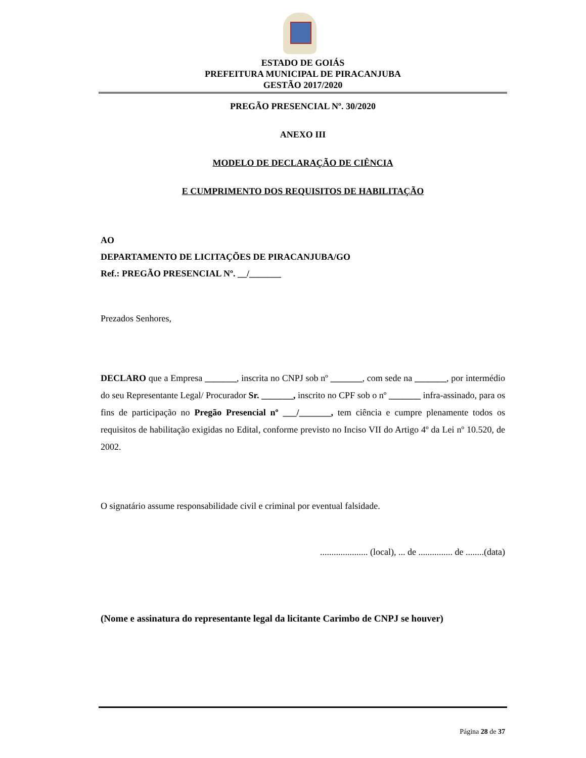ESTADO DE GOIÁS
PREFEITURA MUNICIPAL DE PIRACANJUBA
GESTÃO 2017/2020
PREGÃO PRESENCIAL Nº. 30/2020
ANEXO III
MODELO DE DECLARAÇÃO DE CIÊNCIA
E CUMPRIMENTO DOS REQUISITOS DE HABILITAÇÃO
AO
DEPARTAMENTO DE LICITAÇÕES DE PIRACANJUBA/GO
Ref.: PREGÃO PRESENCIAL Nº. __/_______
Prezados Senhores,
DECLARO que a Empresa _______, inscrita no CNPJ sob nº _______, com sede na _______, por intermédio do seu Representante Legal/ Procurador Sr. _______, inscrito no CPF sob o nº _______ infra-assinado, para os fins de participação no Pregão Presencial nº ___/_______, tem ciência e cumpre plenamente todos os requisitos de habilitação exigidas no Edital, conforme previsto no Inciso VII do Artigo 4º da Lei nº 10.520, de 2002.
O signatário assume responsabilidade civil e criminal por eventual falsidade.
..................... (local), ... de ............... de ........(data)
(Nome e assinatura do representante legal da licitante Carimbo de CNPJ se houver)
Página 28 de 37